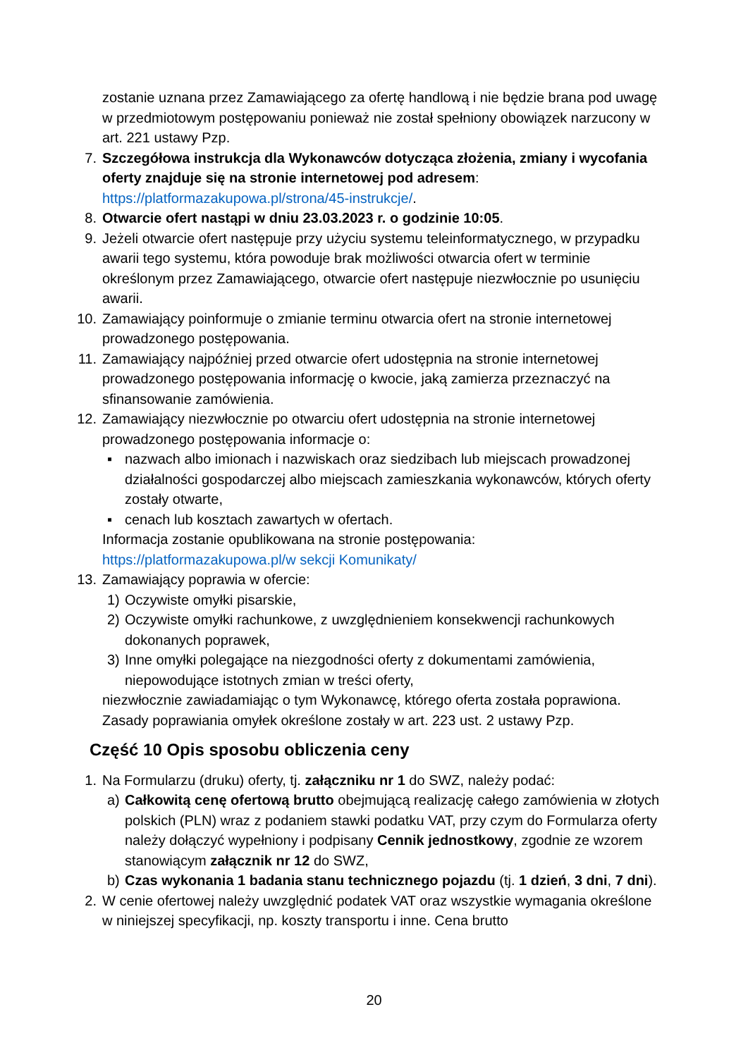zostanie uznana przez Zamawiającego za ofertę handlową i nie będzie brana pod uwagę w przedmiotowym postępowaniu ponieważ nie został spełniony obowiązek narzucony w art. 221 ustawy Pzp.
7. Szczegółowa instrukcja dla Wykonawców dotycząca złożenia, zmiany i wycofania oferty znajduje się na stronie internetowej pod adresem: https://platformazakupowa.pl/strona/45-instrukcje/.
8. Otwarcie ofert nastąpi w dniu 23.03.2023 r. o godzinie 10:05.
9. Jeżeli otwarcie ofert następuje przy użyciu systemu teleinformatycznego, w przypadku awarii tego systemu, która powoduje brak możliwości otwarcia ofert w terminie określonym przez Zamawiającego, otwarcie ofert następuje niezwłocznie po usunięciu awarii.
10. Zamawiający poinformuje o zmianie terminu otwarcia ofert na stronie internetowej prowadzonego postępowania.
11. Zamawiający najpóźniej przed otwarcie ofert udostępnia na stronie internetowej prowadzonego postępowania informację o kwocie, jaką zamierza przeznaczyć na sfinansowanie zamówienia.
12. Zamawiający niezwłocznie po otwarciu ofert udostępnia na stronie internetowej prowadzonego postępowania informacje o:
▪ nazwach albo imionach i nazwiskach oraz siedzibach lub miejscach prowadzonej działalności gospodarczej albo miejscach zamieszkania wykonawców, których oferty zostały otwarte,
▪ cenach lub kosztach zawartych w ofertach.
Informacja zostanie opublikowana na stronie postępowania: https://platformazakupowa.pl/w sekcji Komunikaty/
13. Zamawiający poprawia w ofercie:
1) Oczywiste omyłki pisarskie,
2) Oczywiste omyłki rachunkowe, z uwzględnieniem konsekwencji rachunkowych dokonanych poprawek,
3) Inne omyłki polegające na niezgodności oferty z dokumentami zamówienia, niepowodujące istotnych zmian w treści oferty,
niezwłocznie zawiadamiając o tym Wykonawcę, którego oferta została poprawiona. Zasady poprawiania omyłek określone zostały w art. 223 ust. 2 ustawy Pzp.
Część 10 Opis sposobu obliczenia ceny
1. Na Formularzu (druku) oferty, tj. załączniku nr 1 do SWZ, należy podać:
a) Całkowitą cenę ofertową brutto obejmującą realizację całego zamówienia w złotych polskich (PLN) wraz z podaniem stawki podatku VAT, przy czym do Formularza oferty należy dołączyć wypełniony i podpisany Cennik jednostkowy, zgodnie ze wzorem stanowiącym załącznik nr 12 do SWZ,
b) Czas wykonania 1 badania stanu technicznego pojazdu (tj. 1 dzień, 3 dni, 7 dni).
2. W cenie ofertowej należy uwzględnić podatek VAT oraz wszystkie wymagania określone w niniejszej specyfikacji, np. koszty transportu i inne. Cena brutto
20